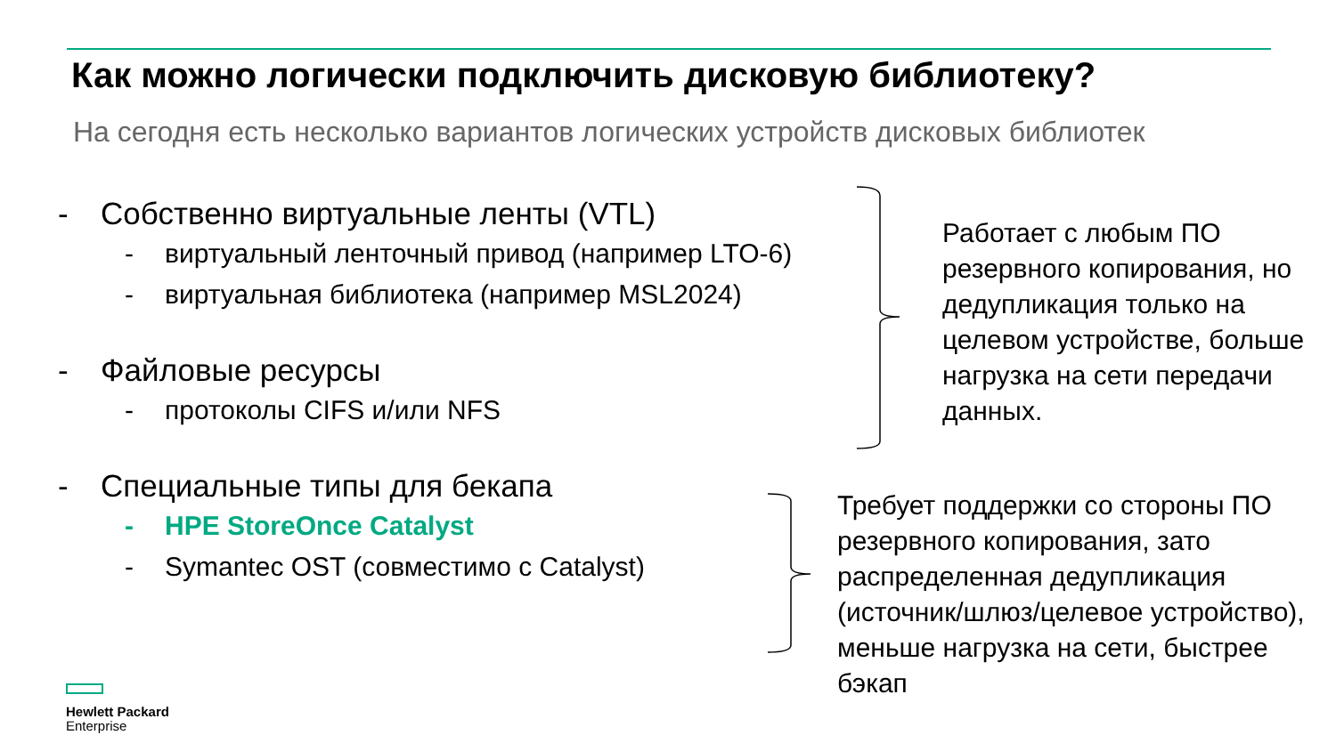Как можно логически подключить дисковую библиотеку?
На сегодня есть несколько вариантов логических устройств дисковых библиотек
- Собственно виртуальные ленты (VTL)
- виртуальный ленточный привод (например LTO-6)
- виртуальная библиотека (например MSL2024)
- Файловые ресурсы
- протоколы CIFS и/или NFS
- Специальные типы для бекапа
- HPE StoreOnce Catalyst
- Symantec OST (совместимо с Catalyst)
Работает с любым ПО резервного копирования, но дедупликация только на целевом устройстве, больше нагрузка на сети передачи данных.
Требует поддержки со стороны ПО резервного копирования, зато распределенная дедупликация (источник/шлюз/целевое устройство), меньше нагрузка на сети, быстрее бэкап
Hewlett Packard
Enterprise